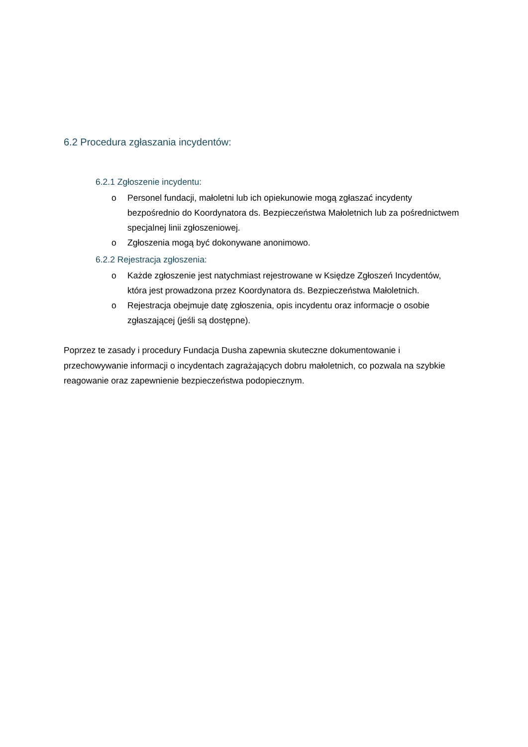6.2 Procedura zgłaszania incydentów:
6.2.1 Zgłoszenie incydentu:
o Personel fundacji, małoletni lub ich opiekunowie mogą zgłaszać incydenty bezpośrednio do Koordynatora ds. Bezpieczeństwa Małoletnich lub za pośrednictwem specjalnej linii zgłoszeniowej.
o Zgłoszenia mogą być dokonywane anonimowo.
6.2.2 Rejestracja zgłoszenia:
o Każde zgłoszenie jest natychmiast rejestrowane w Księdze Zgłoszeń Incydentów, która jest prowadzona przez Koordynatora ds. Bezpieczeństwa Małoletnich.
o Rejestracja obejmuje datę zgłoszenia, opis incydentu oraz informacje o osobie zgłaszającej (jeśli są dostępne).
Poprzez te zasady i procedury Fundacja Dusha zapewnia skuteczne dokumentowanie i przechowywanie informacji o incydentach zagrażających dobru małoletnich, co pozwala na szybkie reagowanie oraz zapewnienie bezpieczeństwa podopiecznym.